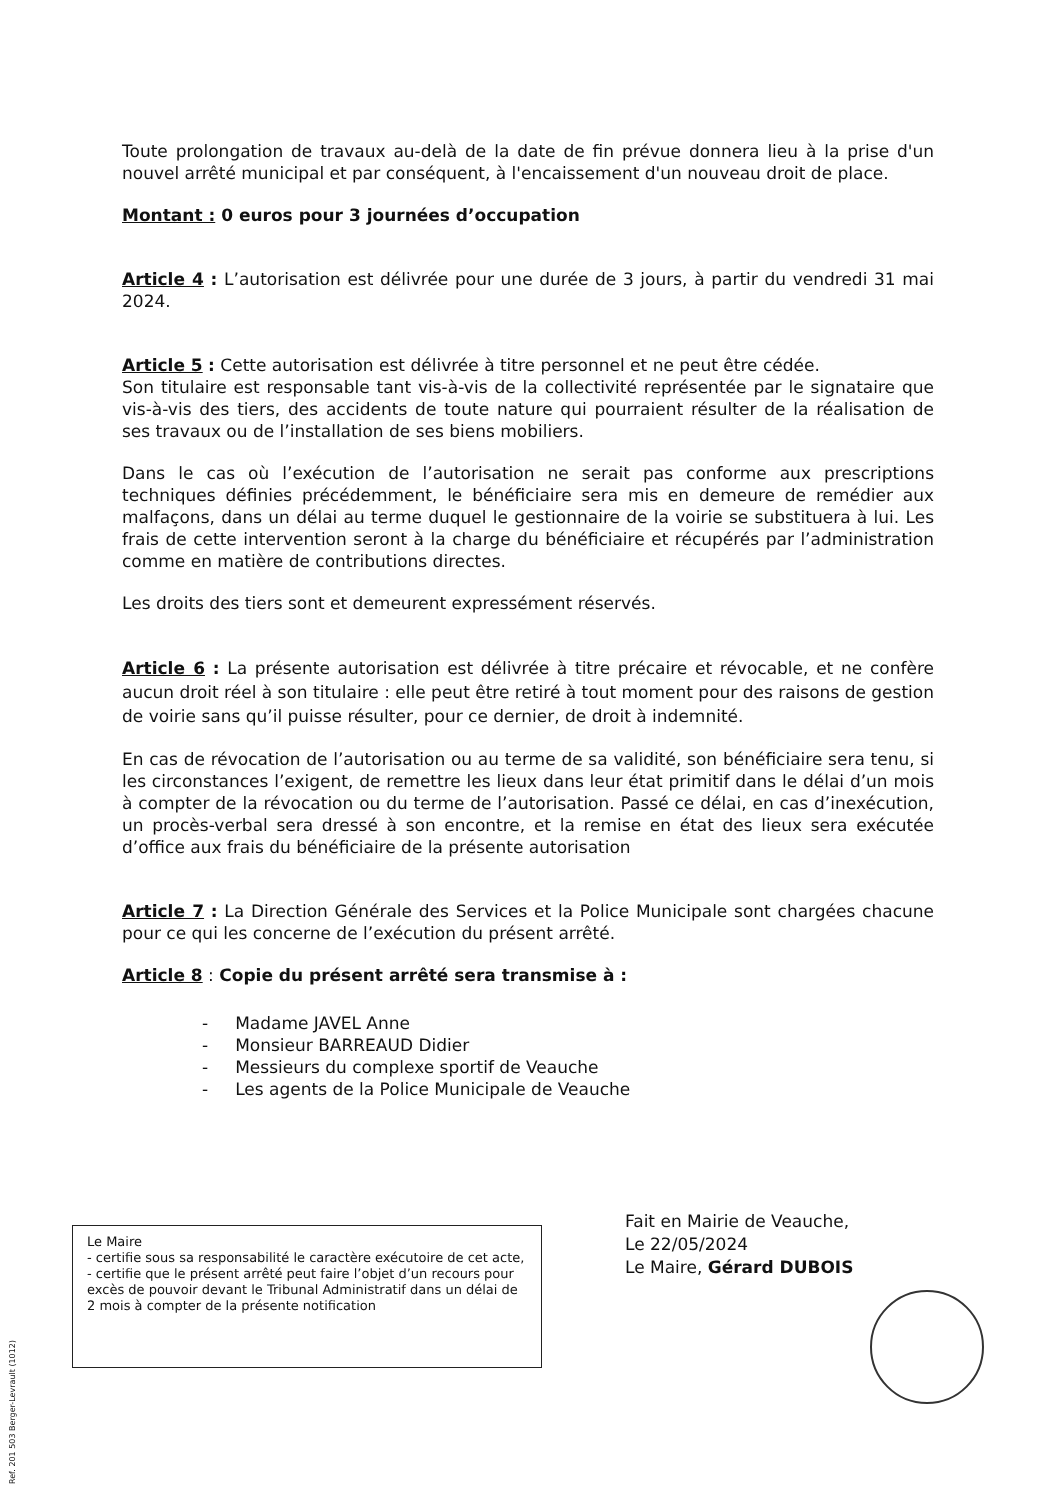Toute prolongation de travaux au-delà de la date de fin prévue donnera lieu à la prise d'un nouvel arrêté municipal et par conséquent, à l'encaissement d'un nouveau droit de place.
Montant : 0 euros pour 3 journées d’occupation
Article 4 : L’autorisation est délivrée pour une durée de 3 jours, à partir du vendredi 31 mai 2024.
Article 5 : Cette autorisation est délivrée à titre personnel et ne peut être cédée.
Son titulaire est responsable tant vis-à-vis de la collectivité représentée par le signataire que vis-à-vis des tiers, des accidents de toute nature qui pourraient résulter de la réalisation de ses travaux ou de l’installation de ses biens mobiliers.
Dans le cas où l’exécution de l’autorisation ne serait pas conforme aux prescriptions techniques définies précédemment, le bénéficiaire sera mis en demeure de remédier aux malfaçons, dans un délai au terme duquel le gestionnaire de la voirie se substituera à lui. Les frais de cette intervention seront à la charge du bénéficiaire et récupérés par l’administration comme en matière de contributions directes.
Les droits des tiers sont et demeurent expressément réservés.
Article 6 : La présente autorisation est délivrée à titre précaire et révocable, et ne confère aucun droit réel à son titulaire : elle peut être retiré à tout moment pour des raisons de gestion de voirie sans qu’il puisse résulter, pour ce dernier, de droit à indemnité.
En cas de révocation de l’autorisation ou au terme de sa validité, son bénéficiaire sera tenu, si les circonstances l’exigent, de remettre les lieux dans leur état primitif dans le délai d’un mois à compter de la révocation ou du terme de l’autorisation. Passé ce délai, en cas d’inexécution, un procès-verbal sera dressé à son encontre, et la remise en état des lieux sera exécutée d’office aux frais du bénéficiaire de la présente autorisation
Article 7 : La Direction Générale des Services et la Police Municipale sont chargées chacune pour ce qui les concerne de l’exécution du présent arrêté.
Article 8 : Copie du présent arrêté sera transmise à :
- Madame JAVEL Anne
- Monsieur BARREAUD Didier
- Messieurs du complexe sportif de Veauche
- Les agents de la Police Municipale de Veauche
Fait en Mairie de Veauche,
Le 22/05/2024
Le Maire, Gérard DUBOIS
Le Maire
- certifie sous sa responsabilité le caractère exécutoire de cet acte,
- certifie que le présent arrêté peut faire l’objet d’un recours pour excès de pouvoir devant le Tribunal Administratif dans un délai de 2 mois à compter de la présente notification
Ref. 201 503 Berger-Levrault (1012)